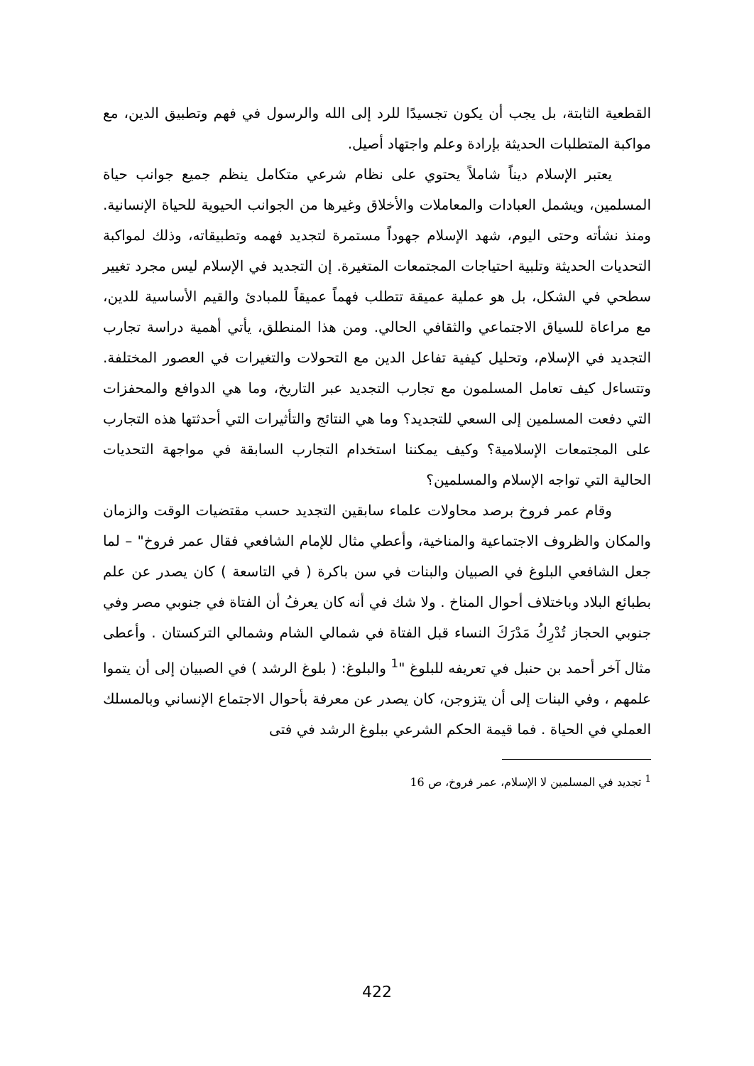القطعية الثابتة، بل يجب أن يكون تجسيدًا للرد إلى الله والرسول في فهم وتطبيق الدين، مع مواكبة المتطلبات الحديثة بإرادة وعلم واجتهاد أصيل.
يعتبر الإسلام ديناً شاملاً يحتوي على نظام شرعي متكامل ينظم جميع جوانب حياة المسلمين، ويشمل العبادات والمعاملات والأخلاق وغيرها من الجوانب الحيوية للحياة الإنسانية. ومنذ نشأته وحتى اليوم، شهد الإسلام جهوداً مستمرة لتجديد فهمه وتطبيقاته، وذلك لمواكبة التحديات الحديثة وتلبية احتياجات المجتمعات المتغيرة. إن التجديد في الإسلام ليس مجرد تغيير سطحي في الشكل، بل هو عملية عميقة تتطلب فهماً عميقاً للمبادئ والقيم الأساسية للدين، مع مراعاة للسياق الاجتماعي والثقافي الحالي. ومن هذا المنطلق، يأتي أهمية دراسة تجارب التجديد في الإسلام، وتحليل كيفية تفاعل الدين مع التحولات والتغيرات في العصور المختلفة. وتتساءل كيف تعامل المسلمون مع تجارب التجديد عبر التاريخ، وما هي الدوافع والمحفزات التي دفعت المسلمين إلى السعي للتجديد؟ وما هي النتائج والتأثيرات التي أحدثتها هذه التجارب على المجتمعات الإسلامية؟ وكيف يمكننا استخدام التجارب السابقة في مواجهة التحديات الحالية التي تواجه الإسلام والمسلمين؟
وقام عمر فروخ برصد محاولات علماء سابقين التجديد حسب مقتضيات الوقت والزمان والمكان والظروف الاجتماعية والمناخية، وأعطي مثال للإمام الشافعي فقال عمر فروخ" – لما جعل الشافعي البلوغ في الصبيان والبنات في سن باكرة ( في التاسعة ) كان يصدر عن علم بطبائع البلاد وباختلاف أحوال المناخ . ولا شك في أنه كان يعرفُ أن الفتاة في جنوبي مصر وفي جنوبي الحجاز تُدْرِكُ مَدْرَكَ النساء قبل الفتاة في شمالي الشام وشمالي التركستان . وأعطى مثال آخر أحمد بن حنبل في تعريفه للبلوغ "<sup>1</sup> والبلوغ: ( بلوغ الرشد ) في الصبيان إلى أن يتموا علمهم ، وفي البنات إلى أن يتزوجن، كان يصدر عن معرفة بأحوال الاجتماع الإنساني وبالمسلك العملي في الحياة . فما قيمة الحكم الشرعي ببلوغ الرشد في فتى
<sup>1</sup> تجديد في المسلمين لا الإسلام، عمر فروخ، ص 16
422